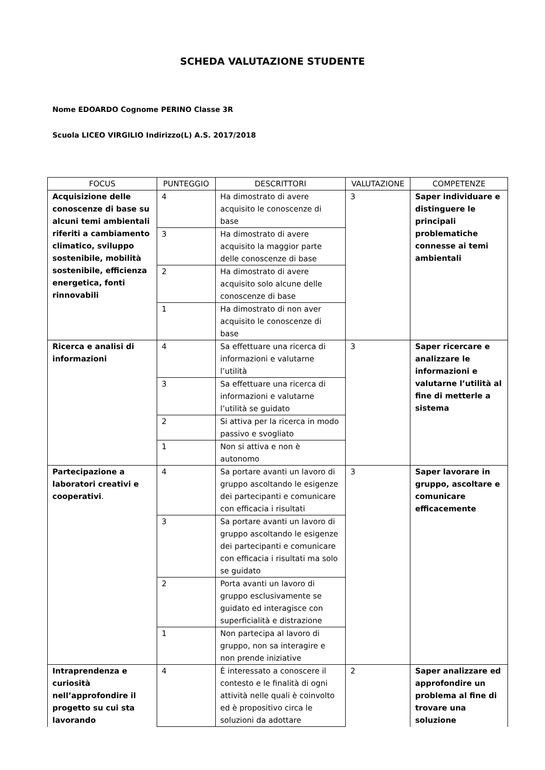SCHEDA VALUTAZIONE STUDENTE
Nome EDOARDO Cognome PERINO Classe 3R
Scuola LICEO VIRGILIO Indirizzo(L) A.S. 2017/2018
| FOCUS | PUNTEGGIO | DESCRITTORI | VALUTAZIONE | COMPETENZE |
| --- | --- | --- | --- | --- |
| Acquisizione delle conoscenze di base su alcuni temi ambientali riferiti a cambiamento climatico, sviluppo sostenibile, mobilità sostenibile, efficienza energetica, fonti rinnovabili | 4 | Ha dimostrato di avere acquisito le conoscenze di base | 3 | Saper individuare e distinguere le principali problematiche connesse ai temi ambientali |
| | 3 | Ha dimostrato di avere acquisito la maggior parte delle conoscenze di base | | |
| | 2 | Ha dimostrato di avere acquisito solo alcune delle conoscenze di base | | |
| | 1 | Ha dimostrato di non aver acquisito le conoscenze di base | | |
| Ricerca e analisi di informazioni | 4 | Sa effettuare una ricerca di informazioni e valutarne l’utilità | 3 | Saper ricercare e analizzare le informazioni e valutarne l’utilità al fine di metterle a sistema |
| | 3 | Sa effettuare una ricerca di informazioni e valutarne l’utilità se guidato | | |
| | 2 | Si attiva per la ricerca in modo passivo e svogliato | | |
| | 1 | Non si attiva e non è autonomo | | |
| Partecipazione a laboratori creativi e cooperativi . | 4 | Sa portare avanti un lavoro di gruppo ascoltando le esigenze dei partecipanti e comunicare con efficacia i risultati | 3 | Saper lavorare in gruppo, ascoltare e comunicare efficacemente |
| | 3 | Sa portare avanti un lavoro di gruppo ascoltando le esigenze dei partecipanti e comunicare con efficacia i risultati ma solo se guidato | | |
| | 2 | Porta avanti un lavoro di gruppo esclusivamente se guidato ed interagisce con superficialità e distrazione | | |
| | 1 | Non partecipa al lavoro di gruppo, non sa interagire e non prende iniziative | | |
| Intraprendenza e curiosità nell’approfondire il progetto su cui sta lavorando | 4 | È interessato a conoscere il contesto e le finalità di ogni attività nelle quali è coinvolto ed è propositivo circa le soluzioni da adottare | 2 | Saper analizzare ed approfondire un problema al fine di trovare una soluzione |